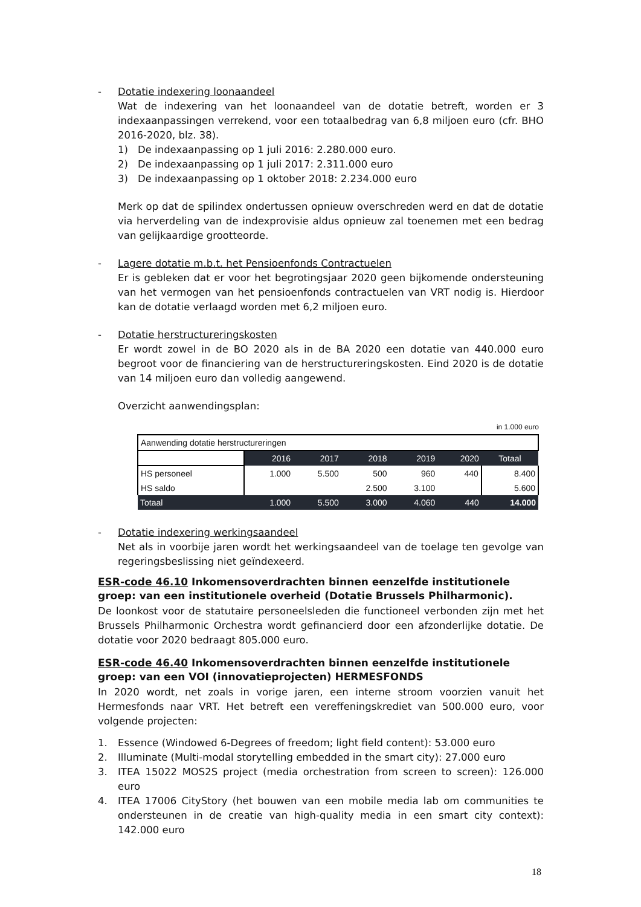- Dotatie indexering loonaandeel
Wat de indexering van het loonaandeel van de dotatie betreft, worden er 3 indexaanpassingen verrekend, voor een totaalbedrag van 6,8 miljoen euro (cfr. BHO 2016-2020, blz. 38).
1) De indexaanpassing op 1 juli 2016: 2.280.000 euro.
2) De indexaanpassing op 1 juli 2017: 2.311.000 euro
3) De indexaanpassing op 1 oktober 2018: 2.234.000 euro
Merk op dat de spilindex ondertussen opnieuw overschreden werd en dat de dotatie via herverdeling van de indexprovisie aldus opnieuw zal toenemen met een bedrag van gelijkaardige grootteorde.
- Lagere dotatie m.b.t. het Pensioenfonds Contractuelen
Er is gebleken dat er voor het begrotingsjaar 2020 geen bijkomende ondersteuning van het vermogen van het pensioenfonds contractuelen van VRT nodig is. Hierdoor kan de dotatie verlaagd worden met 6,2 miljoen euro.
- Dotatie herstructureringskosten
Er wordt zowel in de BO 2020 als in de BA 2020 een dotatie van 440.000 euro begroot voor de financiering van de herstructureringskosten. Eind 2020 is de dotatie van 14 miljoen euro dan volledig aangewend.
Overzicht aanwendingsplan:
in 1.000 euro
| Aanwending dotatie herstructureringen | | | | | | |
| | 2016 | 2017 | 2018 | 2019 | 2020 | Totaal |
| HS personeel | 1.000 | 5.500 | 500 | 960 | 440 | 8.400 |
| HS saldo | | | 2.500 | 3.100 | | 5.600 |
| Totaal | 1.000 | 5.500 | 3.000 | 4.060 | 440 | 14.000 |
- Dotatie indexering werkingsaandeel
Net als in voorbije jaren wordt het werkingsaandeel van de toelage ten gevolge van regeringsbeslissing niet geïndexeerd.
ESR-code 46.10 Inkomensoverdrachten binnen eenzelfde institutionele groep: van een institutionele overheid (Dotatie Brussels Philharmonic).
De loonkost voor de statutaire personeelsleden die functioneel verbonden zijn met het Brussels Philharmonic Orchestra wordt gefinancierd door een afzonderlijke dotatie. De dotatie voor 2020 bedraagt 805.000 euro.
ESR-code 46.40 Inkomensoverdrachten binnen eenzelfde institutionele groep: van een VOI (innovatieprojecten) HERMESFONDS
In 2020 wordt, net zoals in vorige jaren, een interne stroom voorzien vanuit het Hermesfonds naar VRT. Het betreft een vereffeningskrediet van 500.000 euro, voor volgende projecten:
1. Essence (Windowed 6-Degrees of freedom; light field content): 53.000 euro
2. Illuminate (Multi-modal storytelling embedded in the smart city): 27.000 euro
3. ITEA 15022 MOS2S project (media orchestration from screen to screen): 126.000 euro
4. ITEA 17006 CityStory (het bouwen van een mobile media lab om communities te ondersteunen in de creatie van high-quality media in een smart city context): 142.000 euro
18